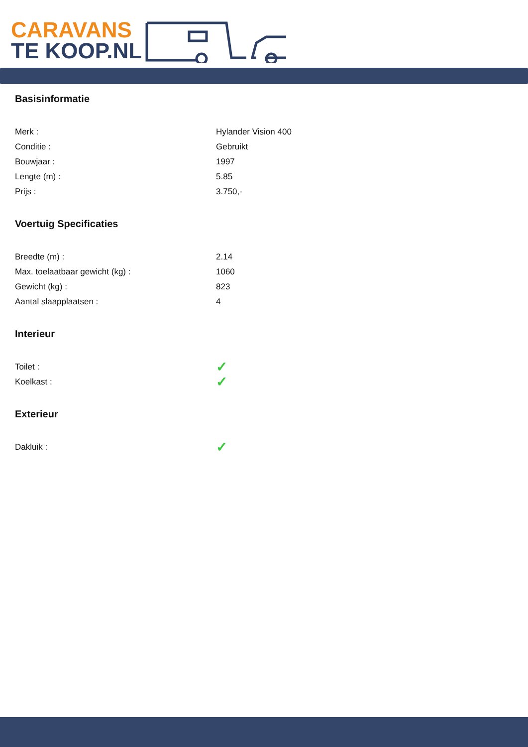CARAVANS
TE KOOP.NL
Basisinformatie
| Merk : | Hylander Vision 400 |
| Conditie : | Gebruikt |
| Bouwjaar : | 1997 |
| Lengte (m) : | 5.85 |
| Prijs : | 3.750,- |
Voertuig Specificaties
| Breedte (m) : | 2.14 |
| Max. toelaatbaar gewicht (kg) : | 1060 |
| Gewicht (kg) : | 823 |
| Aantal slaapplaatsen : | 4 |
Interieur
| Toilet : | ✓ |
| Koelkast : | ✓ |
Exterieur
| Dakluik : | ✓ |